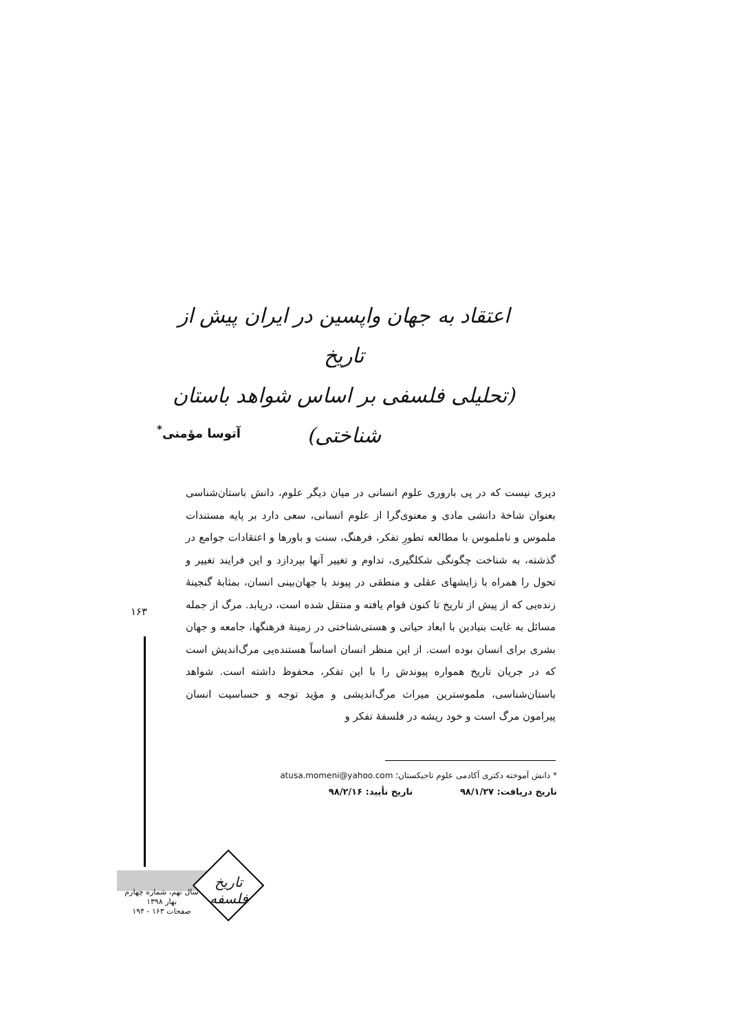اعتقاد به جهان واپسین در ایران پیش از تاریخ
(تحلیلی فلسفی بر اساس شواهد باستان شناختی)
آتوسا مؤمنی<sup>*</sup>
دیری نیست که در پی باروری علوم انسانی در میان دیگر علوم، دانش باستان‌شناسی بعنوان شاخهٔ دانشی مادی و معنوی‌گرا از علوم انسانی، سعی دارد بر پایه مستندات ملموس و ناملموس با مطالعه تطورِ تفکر، فرهنگ، سنت و باورها و اعتقادات جوامع در گذشته، به شناخت چگونگی شکلگیری، تداوم و تغییر آنها بپردازد و این فرایند تغییر و تحول را همراه با زایشهای عقلی و منطقی در پیوند با جهان‌بینی انسان، بمثابهٔ گنجینهٔ زنده‌یی که از پیش از تاریخ تا کنون قوام یافته و منتقل شده است، دریابد. مرگ از جمله مسائل به غایت بنیادین با ابعاد حیاتی و هستی‌شناختی در زمینهٔ فرهنگها، جامعه و جهان بشری برای انسان بوده است. از این منظر انسان اساساً هستنده‌یی مرگ‌اندیش است که در جریان تاریخ همواره پیوندش را با این تفکر، محفوظ داشته است. شواهد باستان‌شناسی، ملموسترین میراث مرگ‌اندیشی و مؤید توجه و حساسیت انسان پیرامون مرگ است و خود ریشه در فلسفهٔ تفکر و
۱۶۳
* دانش آموخته دکتری آکادمی علوم تاجیکستان؛ atusa.momeni@yahoo.com
تاریخ دریافت: ۹۸/۱/۲۷ تاریخ تأیید: ۹۸/۲/۱۶
تاریخ فلسفه
سال نهم، شماره چهارم
بهار ۱۳۹۸
صفحات ۱۶۳ - ۱۹۴